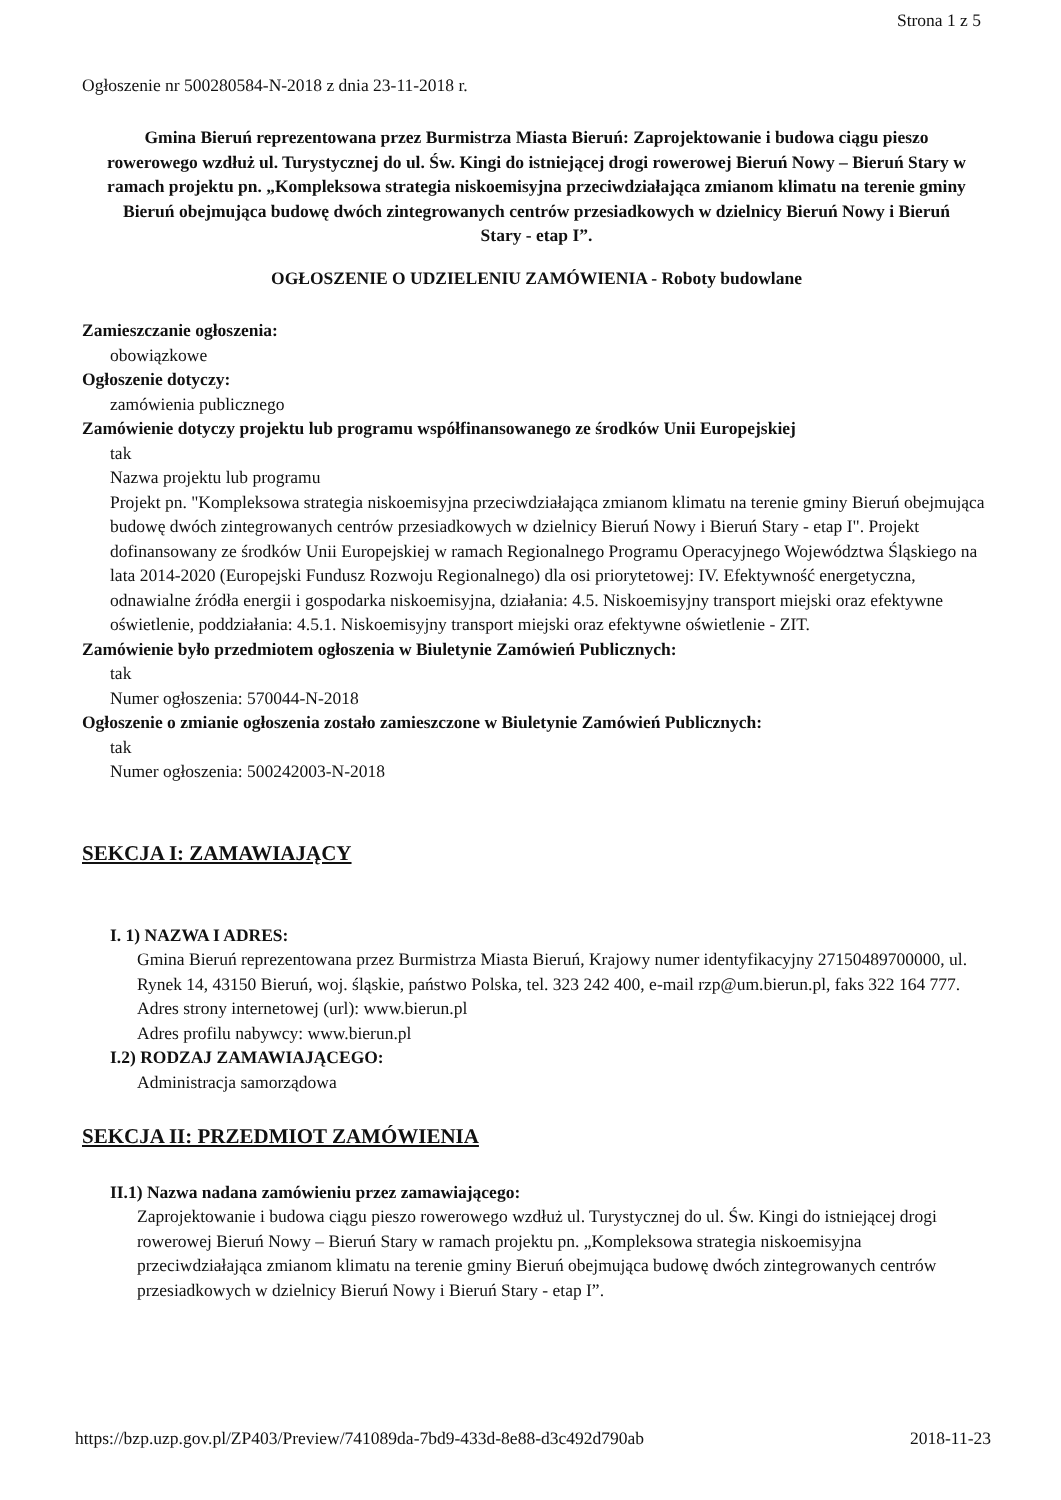Strona 1 z 5
Ogłoszenie nr 500280584-N-2018 z dnia 23-11-2018 r.
Gmina Bieruń reprezentowana przez Burmistrza Miasta Bieruń: Zaprojektowanie i budowa ciągu pieszo rowerowego wzdłuż ul. Turystycznej do ul. Św. Kingi do istniejącej drogi rowerowej Bieruń Nowy – Bieruń Stary w ramach projektu pn. „Kompleksowa strategia niskoemisyjna przeciwdziałająca zmianom klimatu na terenie gminy Bieruń obejmująca budowę dwóch zintegrowanych centrów przesiadkowych w dzielnicy Bieruń Nowy i Bieruń Stary - etap I”.
OGŁOSZENIE O UDZIELENIU ZAMÓWIENIA - Roboty budowlane
Zamieszczanie ogłoszenia:
obowiązkowe
Ogłoszenie dotyczy:
zamówienia publicznego
Zamówienie dotyczy projektu lub programu współfinansowanego ze środków Unii Europejskiej
tak
Nazwa projektu lub programu
Projekt pn. "Kompleksowa strategia niskoemisyjna przeciwdziałająca zmianom klimatu na terenie gminy Bieruń obejmująca budowę dwóch zintegrowanych centrów przesiadkowych w dzielnicy Bieruń Nowy i Bieruń Stary - etap I". Projekt dofinansowany ze środków Unii Europejskiej w ramach Regionalnego Programu Operacyjnego Województwa Śląskiego na lata 2014-2020 (Europejski Fundusz Rozwoju Regionalnego) dla osi priorytetowej: IV. Efektywność energetyczna, odnawialne źródła energii i gospodarka niskoemisyjna, działania: 4.5. Niskoemisyjny transport miejski oraz efektywne oświetlenie, poddziałania: 4.5.1. Niskoemisyjny transport miejski oraz efektywne oświetlenie - ZIT.
Zamówienie było przedmiotem ogłoszenia w Biuletynie Zamówień Publicznych:
tak
Numer ogłoszenia: 570044-N-2018
Ogłoszenie o zmianie ogłoszenia zostało zamieszczone w Biuletynie Zamówień Publicznych:
tak
Numer ogłoszenia: 500242003-N-2018
SEKCJA I: ZAMAWIAJĄCY
I. 1) NAZWA I ADRES:
Gmina Bieruń reprezentowana przez Burmistrza Miasta Bieruń, Krajowy numer identyfikacyjny 27150489700000, ul. Rynek 14, 43150 Bieruń, woj. śląskie, państwo Polska, tel. 323 242 400, e-mail rzp@um.bierun.pl, faks 322 164 777.
Adres strony internetowej (url): www.bierun.pl
Adres profilu nabywcy: www.bierun.pl
I.2) RODZAJ ZAMAWIAJĄCEGO:
Administracja samorządowa
SEKCJA II: PRZEDMIOT ZAMÓWIENIA
II.1) Nazwa nadana zamówieniu przez zamawiającego:
Zaprojektowanie i budowa ciągu pieszo rowerowego wzdłuż ul. Turystycznej do ul. Św. Kingi do istniejącej drogi rowerowej Bieruń Nowy – Bieruń Stary w ramach projektu pn. „Kompleksowa strategia niskoemisyjna przeciwdziałająca zmianom klimatu na terenie gminy Bieruń obejmująca budowę dwóch zintegrowanych centrów przesiadkowych w dzielnicy Bieruń Nowy i Bieruń Stary - etap I”.
https://bzp.uzp.gov.pl/ZP403/Preview/741089da-7bd9-433d-8e88-d3c492d790ab 2018-11-23